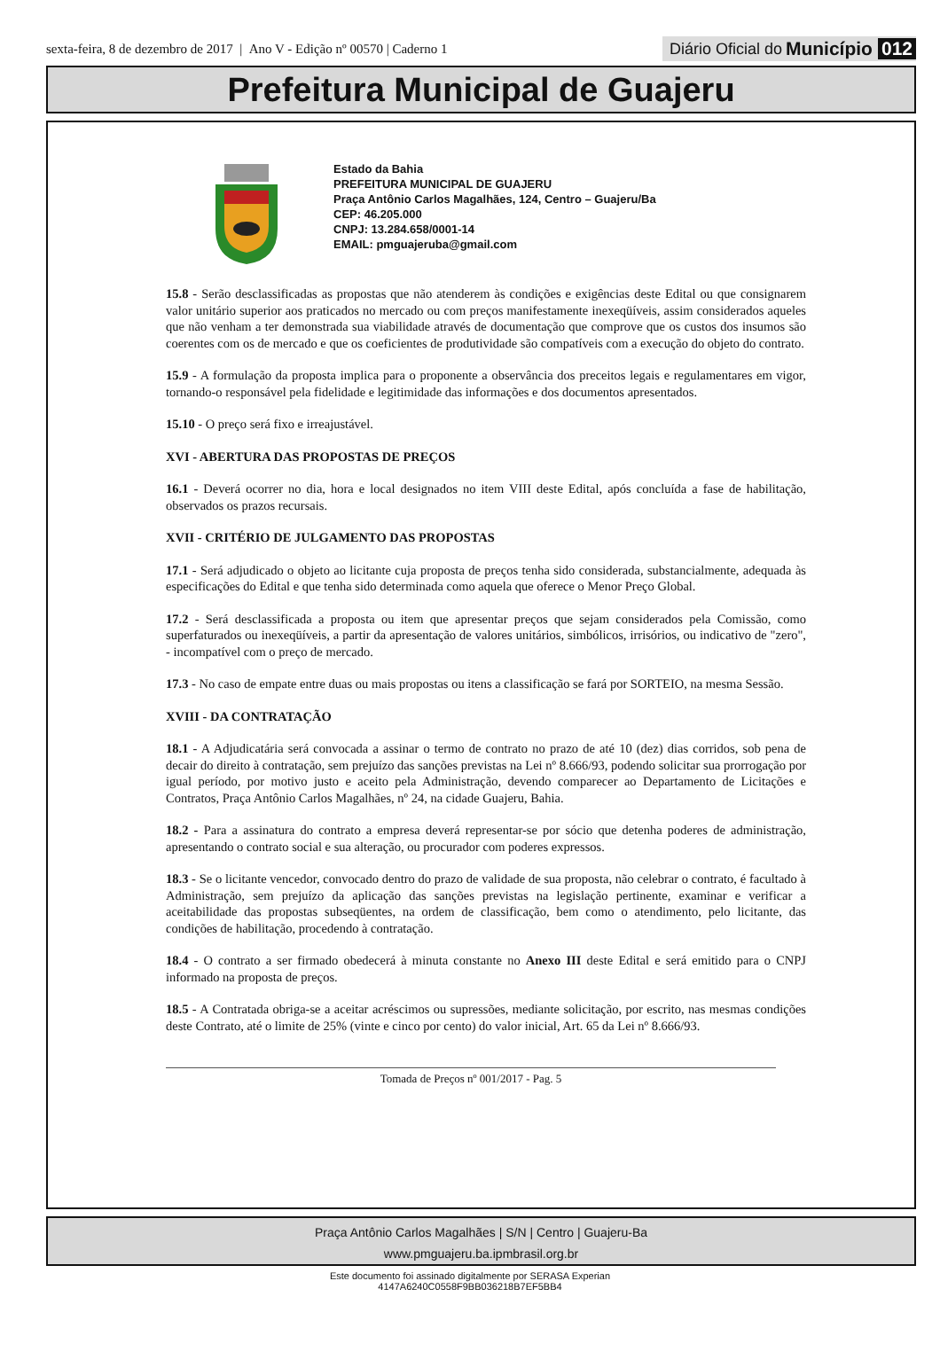sexta-feira, 8 de dezembro de 2017 | Ano V - Edição nº 00570 | Caderno 1
Diário Oficial do Município 012
Prefeitura Municipal de Guajeru
Estado da Bahia
PREFEITURA MUNICIPAL DE GUAJERU
Praça Antônio Carlos Magalhães, 124, Centro – Guajeru/Ba
CEP: 46.205.000
CNPJ: 13.284.658/0001-14
EMAIL: pmguajeruba@gmail.com
15.8 - Serão desclassificadas as propostas que não atenderem às condições e exigências deste Edital ou que consignarem valor unitário superior aos praticados no mercado ou com preços manifestamente inexeqüíveis, assim considerados aqueles que não venham a ter demonstrada sua viabilidade através de documentação que comprove que os custos dos insumos são coerentes com os de mercado e que os coeficientes de produtividade são compatíveis com a execução do objeto do contrato.
15.9 - A formulação da proposta implica para o proponente a observância dos preceitos legais e regulamentares em vigor, tornando-o responsável pela fidelidade e legitimidade das informações e dos documentos apresentados.
15.10 - O preço será fixo e irreajustável.
XVI - ABERTURA DAS PROPOSTAS DE PREÇOS
16.1 - Deverá ocorrer no dia, hora e local designados no item VIII deste Edital, após concluída a fase de habilitação, observados os prazos recursais.
XVII - CRITÉRIO DE JULGAMENTO DAS PROPOSTAS
17.1 - Será adjudicado o objeto ao licitante cuja proposta de preços tenha sido considerada, substancialmente, adequada às especificações do Edital e que tenha sido determinada como aquela que oferece o Menor Preço Global.
17.2 - Será desclassificada a proposta ou item que apresentar preços que sejam considerados pela Comissão, como superfaturados ou inexeqüíveis, a partir da apresentação de valores unitários, simbólicos, irrisórios, ou indicativo de "zero", - incompatível com o preço de mercado.
17.3 - No caso de empate entre duas ou mais propostas ou itens a classificação se fará por SORTEIO, na mesma Sessão.
XVIII - DA CONTRATAÇÃO
18.1 - A Adjudicatária será convocada a assinar o termo de contrato no prazo de até 10 (dez) dias corridos, sob pena de decair do direito à contratação, sem prejuízo das sanções previstas na Lei nº 8.666/93, podendo solicitar sua prorrogação por igual período, por motivo justo e aceito pela Administração, devendo comparecer ao Departamento de Licitações e Contratos, Praça Antônio Carlos Magalhães, nº 24, na cidade Guajeru, Bahia.
18.2 - Para a assinatura do contrato a empresa deverá representar-se por sócio que detenha poderes de administração, apresentando o contrato social e sua alteração, ou procurador com poderes expressos.
18.3 - Se o licitante vencedor, convocado dentro do prazo de validade de sua proposta, não celebrar o contrato, é facultado à Administração, sem prejuízo da aplicação das sanções previstas na legislação pertinente, examinar e verificar a aceitabilidade das propostas subseqüentes, na ordem de classificação, bem como o atendimento, pelo licitante, das condições de habilitação, procedendo à contratação.
18.4 - O contrato a ser firmado obedecerá à minuta constante no Anexo III deste Edital e será emitido para o CNPJ informado na proposta de preços.
18.5 - A Contratada obriga-se a aceitar acréscimos ou supressões, mediante solicitação, por escrito, nas mesmas condições deste Contrato, até o limite de 25% (vinte e cinco por cento) do valor inicial, Art. 65 da Lei nº 8.666/93.
Tomada de Preços nº 001/2017 - Pag. 5
Praça Antônio Carlos Magalhães | S/N | Centro | Guajeru-Ba
www.pmguajeru.ba.ipmbrasil.org.br
Este documento foi assinado digitalmente por SERASA Experian
4147A6240C0558F9BB036218B7EF5BB4